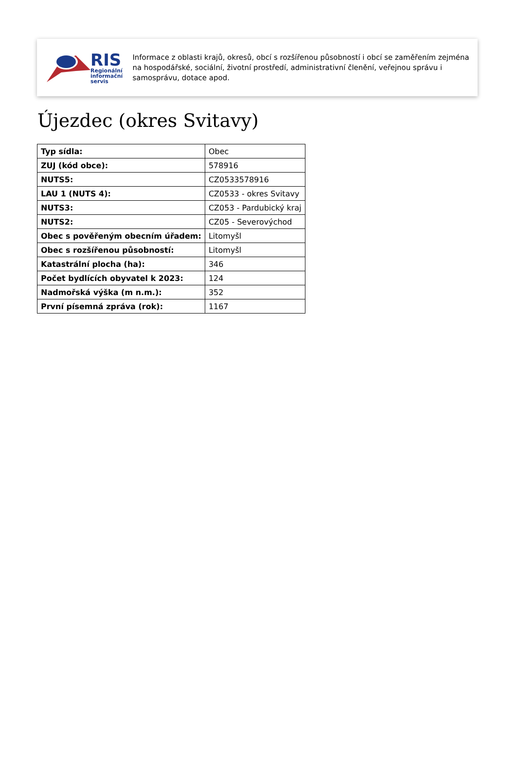RIS
Regionální
informační
servis
Informace z oblasti krajů, okresů, obcí s rozšířenou působností i obcí se zaměřením zejména na hospodářské, sociální, životní prostředí, administrativní členění, veřejnou správu i samosprávu, dotace apod.
Újezdec (okres Svitavy)
| Typ sídla: | Obec |
| ZUJ (kód obce): | 578916 |
| NUTS5: | CZ0533578916 |
| LAU 1 (NUTS 4): | CZ0533 - okres Svitavy |
| NUTS3: | CZ053 - Pardubický kraj |
| NUTS2: | CZ05 - Severovýchod |
| Obec s pověřeným obecním úřadem: | Litomyšl |
| Obec s rozšířenou působností: | Litomyšl |
| Katastrální plocha (ha): | 346 |
| Počet bydlících obyvatel k 2023: | 124 |
| Nadmořská výška (m n.m.): | 352 |
| První písemná zpráva (rok): | 1167 |